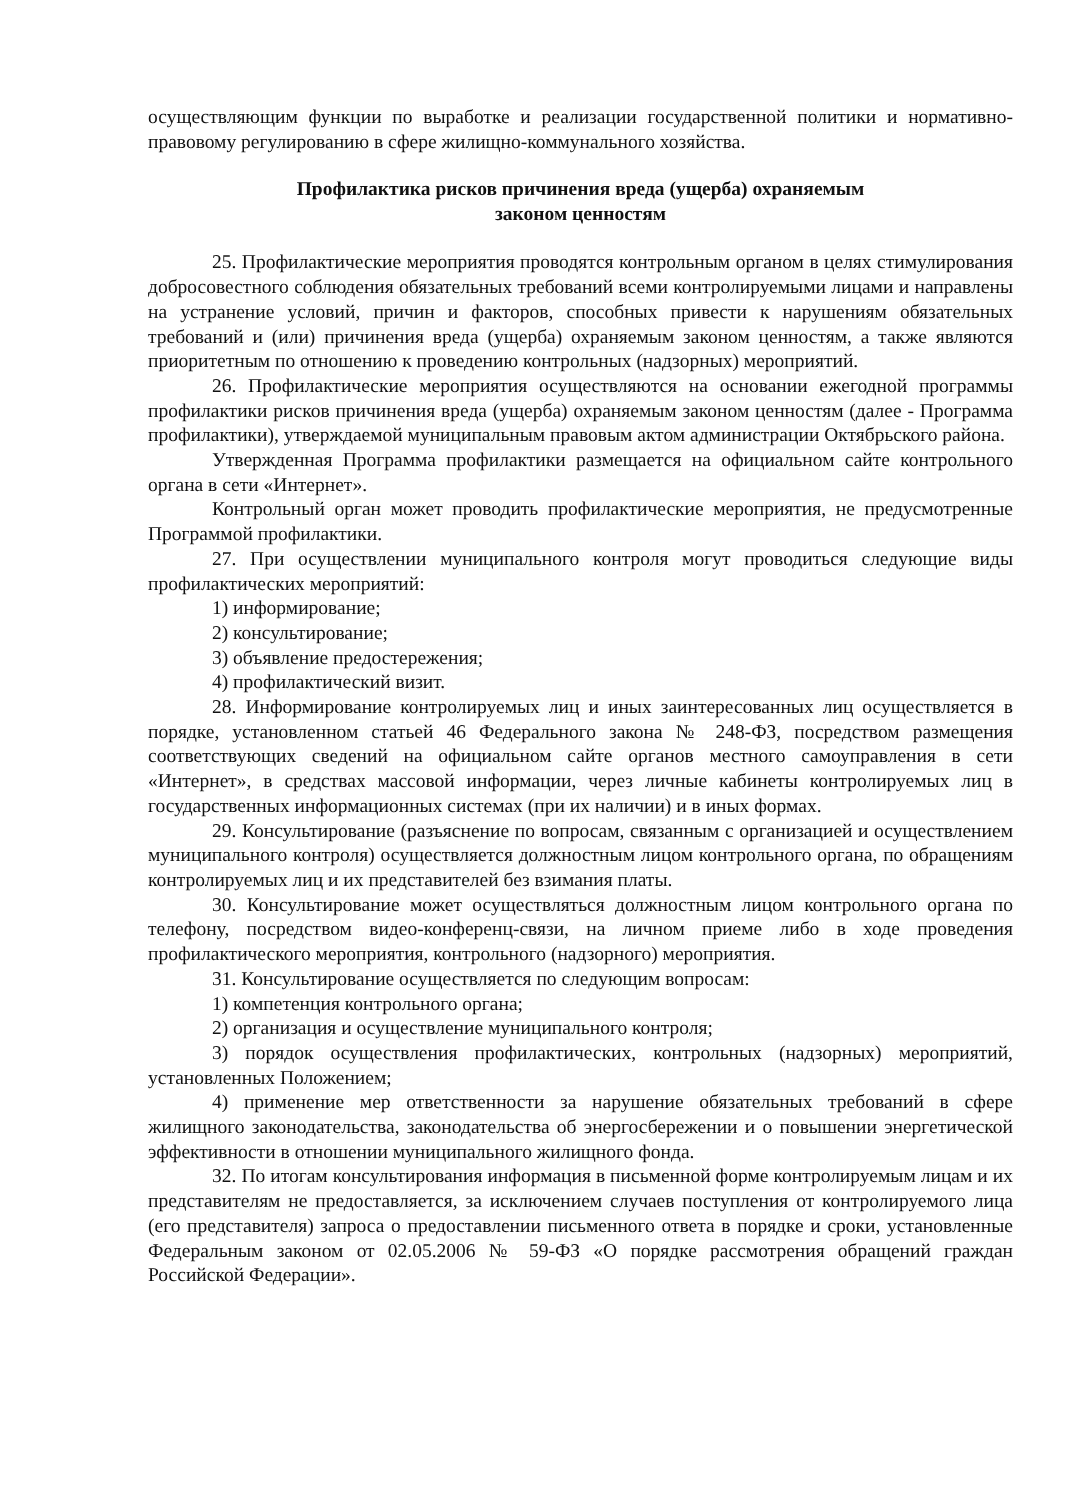осуществляющим функции по выработке и реализации государственной политики и нормативно-правовому регулированию в сфере жилищно-коммунального хозяйства.
Профилактика рисков причинения вреда (ущерба) охраняемым
законом ценностям
25. Профилактические мероприятия проводятся контрольным органом в целях стимулирования добросовестного соблюдения обязательных требований всеми контролируемыми лицами и направлены на устранение условий, причин и факторов, способных привести к нарушениям обязательных требований и (или) причинения вреда (ущерба) охраняемым законом ценностям, а также являются приоритетным по отношению к проведению контрольных (надзорных) мероприятий.
26. Профилактические мероприятия осуществляются на основании ежегодной программы профилактики рисков причинения вреда (ущерба) охраняемым законом ценностям (далее - Программа профилактики), утверждаемой муниципальным правовым актом администрации Октябрьского района.
Утвержденная Программа профилактики размещается на официальном сайте контрольного органа в сети «Интернет».
Контрольный орган может проводить профилактические мероприятия, не предусмотренные Программой профилактики.
27. При осуществлении муниципального контроля могут проводиться следующие виды профилактических мероприятий:
1) информирование;
2) консультирование;
3) объявление предостережения;
4) профилактический визит.
28. Информирование контролируемых лиц и иных заинтересованных лиц осуществляется в порядке, установленном статьей 46 Федерального закона № 248-ФЗ, посредством размещения соответствующих сведений на официальном сайте органов местного самоуправления в сети «Интернет», в средствах массовой информации, через личные кабинеты контролируемых лиц в государственных информационных системах (при их наличии) и в иных формах.
29. Консультирование (разъяснение по вопросам, связанным с организацией и осуществлением муниципального контроля) осуществляется должностным лицом контрольного органа, по обращениям контролируемых лиц и их представителей без взимания платы.
30. Консультирование может осуществляться должностным лицом контрольного органа по телефону, посредством видео-конференц-связи, на личном приеме либо в ходе проведения профилактического мероприятия, контрольного (надзорного) мероприятия.
31. Консультирование осуществляется по следующим вопросам:
1) компетенция контрольного органа;
2) организация и осуществление муниципального контроля;
3) порядок осуществления профилактических, контрольных (надзорных) мероприятий, установленных Положением;
4) применение мер ответственности за нарушение обязательных требований в сфере жилищного законодательства, законодательства об энергосбережении и о повышении энергетической эффективности в отношении муниципального жилищного фонда.
32. По итогам консультирования информация в письменной форме контролируемым лицам и их представителям не предоставляется, за исключением случаев поступления от контролируемого лица (его представителя) запроса о предоставлении письменного ответа в порядке и сроки, установленные Федеральным законом от 02.05.2006 № 59-ФЗ «О порядке рассмотрения обращений граждан Российской Федерации».